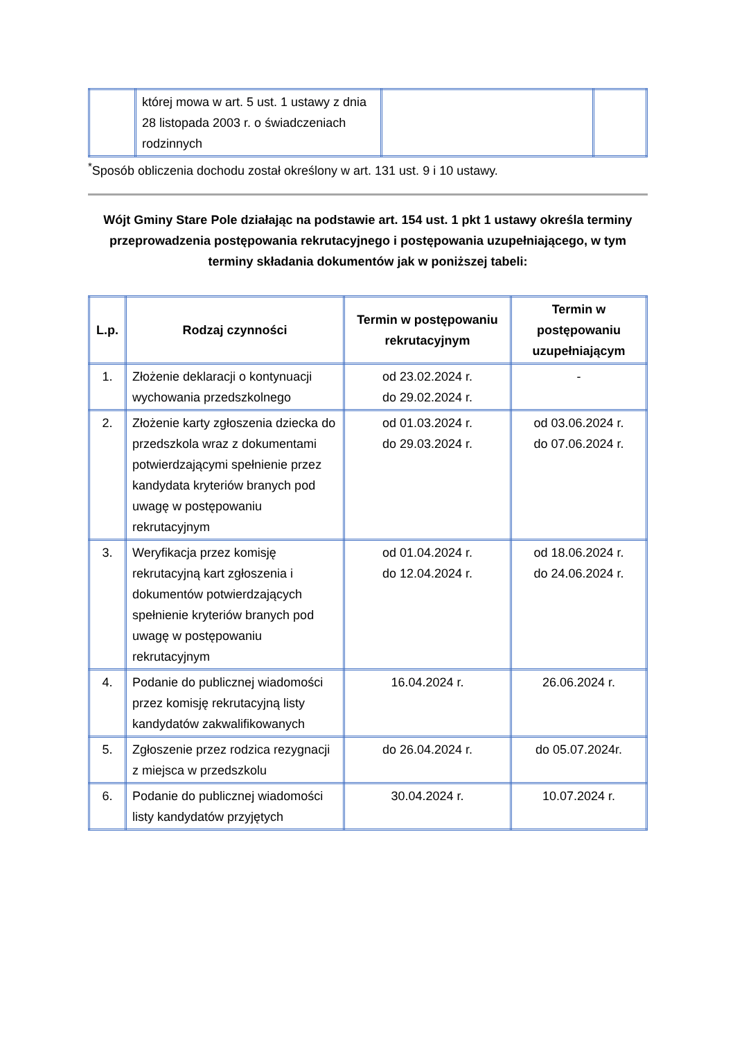| | której mowa w art. 5 ust. 1 ustawy z dnia 28 listopada 2003 r. o świadczeniach rodzinnych | | |
<sup>*</sup> Sposób obliczenia dochodu został określony w art. 131 ust. 9 i 10 ustawy.
Wójt Gminy Stare Pole działając na podstawie art. 154 ust. 1 pkt 1 ustawy określa terminy przeprowadzenia postępowania rekrutacyjnego i postępowania uzupełniającego, w tym terminy składania dokumentów jak w poniższej tabeli:
| L.p. | Rodzaj czynności | Termin w postępowaniu rekrutacyjnym | Termin w postępowaniu uzupełniającym |
| --- | --- | --- | --- |
| 1. | Złożenie deklaracji o kontynuacji wychowania przedszkolnego | od 23.02.2024 r. do 29.02.2024 r. | - |
| 2. | Złożenie karty zgłoszenia dziecka do przedszkola wraz z dokumentami potwierdzającymi spełnienie przez kandydata kryteriów branych pod uwagę w postępowaniu rekrutacyjnym | od 01.03.2024 r. do 29.03.2024 r. | od 03.06.2024 r. do 07.06.2024 r. |
| 3. | Weryfikacja przez komisję rekrutacyjną kart zgłoszenia i dokumentów potwierdzających spełnienie kryteriów branych pod uwagę w postępowaniu rekrutacyjnym | od 01.04.2024 r. do 12.04.2024 r. | od 18.06.2024 r. do 24.06.2024 r. |
| 4. | Podanie do publicznej wiadomości przez komisję rekrutacyjną listy kandydatów zakwalifikowanych | 16.04.2024 r. | 26.06.2024 r. |
| 5. | Zgłoszenie przez rodzica rezygnacji z miejsca w przedszkolu | do 26.04.2024 r. | do 05.07.2024r. |
| 6. | Podanie do publicznej wiadomości listy kandydatów przyjętych | 30.04.2024 r. | 10.07.2024 r. |